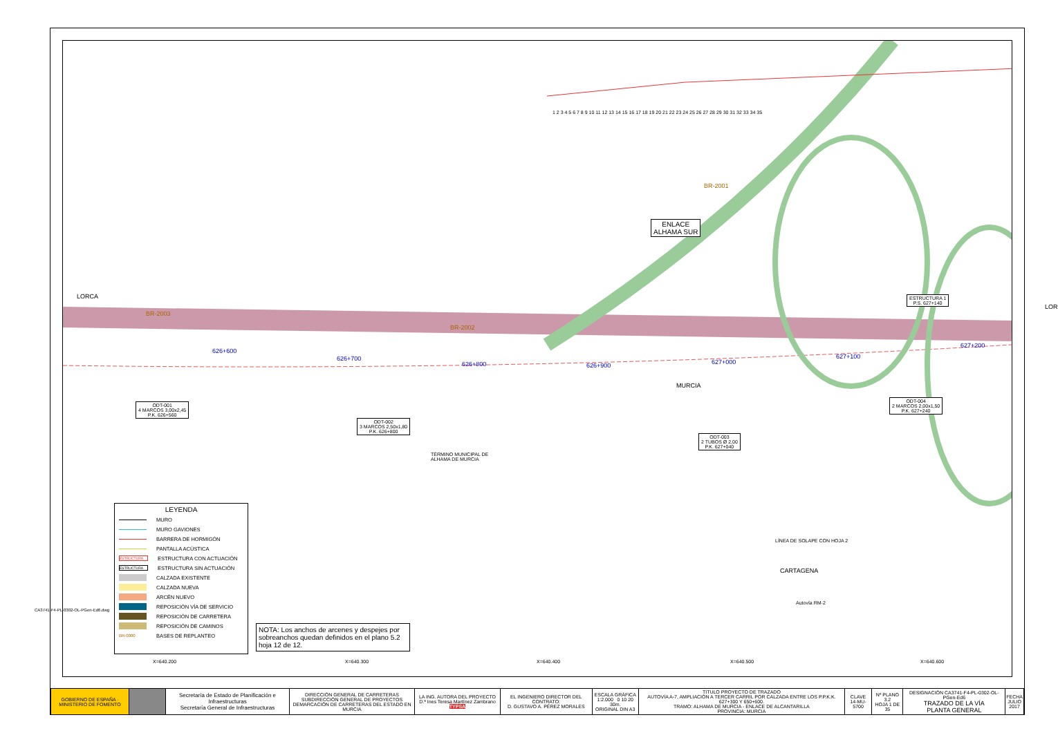LORCA
LOR
MURCIA
CARTAGENA
TÉRMINO MUNICIPAL DE
ALHAMA DE MURCIA
626+600
626+700
626+800 626+900 627+000
627+100
627+200
Autovía RM-2
LÍNEA DE SOLAPE CON HOJA 2
BR-2003
BR-2002
BR-2001
ENLACE
ALHAMA SUR
ESTRUCTURA 1
P.S. 627+140
ODT-001
4 MARCOS 3,00x2,45
P.K. 626+560
ODT-002
3 MARCOS 2,50x1,80
P.K. 626+800
ODT-003
2 TUBOS Ø 2,00
P.K. 627+040
ODT-004
2 MARCOS 2,00x1,50
P.K. 627+240
1 2 3 4 5 6 7 8 9 10 11 12 13 14 15 16 17 18 19 20 21 22 23 24 25 26 27 28 29 30 31 32 33 34 35
X=640.200 X=640.300 X=640.400 X=640.500 X=640.600
LEYENDA
MURO
MURO GAVIONES
BARRERA DE HORMIGÓN
PANTALLA ACÚSTICA
ESTRUCTURA ESTRUCTURA CON ACTUACIÓN
ESTRUCTURA ESTRUCTURA SIN ACTUACIÓN
CALZADA EXISTENTE
CALZADA NUEVA
ARCÉN NUEVO
REPOSICIÓN VÍA DE SERVICIO
REPOSICIÓN DE CARRETERA
REPOSICIÓN DE CAMINOS
BR-0000 BASES DE REPLANTEO
NOTA: Los anchos de arcenes y despejes por sobreanchos quedan definidos en el plano 5.2 hoja 12 de 12.
| GOBIERNO DE ESPAÑA · MINISTERIO DE FOMENTO | | Secretaría de Estado de Planificación e Infraestructuras Secretaría General de Infraestructuras | DIRECCIÓN GENERAL DE CARRETERAS SUBDIRECCIÓN GENERAL DE PROYECTOS DEMARCACIÓN DE CARRETERAS DEL ESTADO EN MURCIA | LA ING. AUTORA DEL PROYECTO D.ª Ines Teresa Martínez Zambrano TYPSA | EL INGENIERO DIRECTOR DEL CONTRATO: D. GUSTAVO A. PÉREZ MORALES | ESCALA GRÁFICA 1:2.000 0 10 20 30m. ORIGINAL DIN A3 | TITULO PROYECTO DE TRAZADO AUTOVÍA A-7, AMPLIACIÓN A TERCER CARRIL POR CALZADA ENTRE LOS P.P.K.K. 627+300 Y 650+600. TRAMO: ALHAMA DE MURCIA - ENLACE DE ALCANTARILLA PROVINCIA: MURCIA | CLAVE 14-MU-5700 | Nº PLANO 3.2 HOJA 1 DE 35 | DESIGNACIÓN CA3741-F4-PL-0302-OL-PGen-Ed6 TRAZADO DE LA VÍA PLANTA GENERAL | FECHA JULIO 2017 |
CA3741-F4-PL-0302-OL-PGen-Ed6.dwg